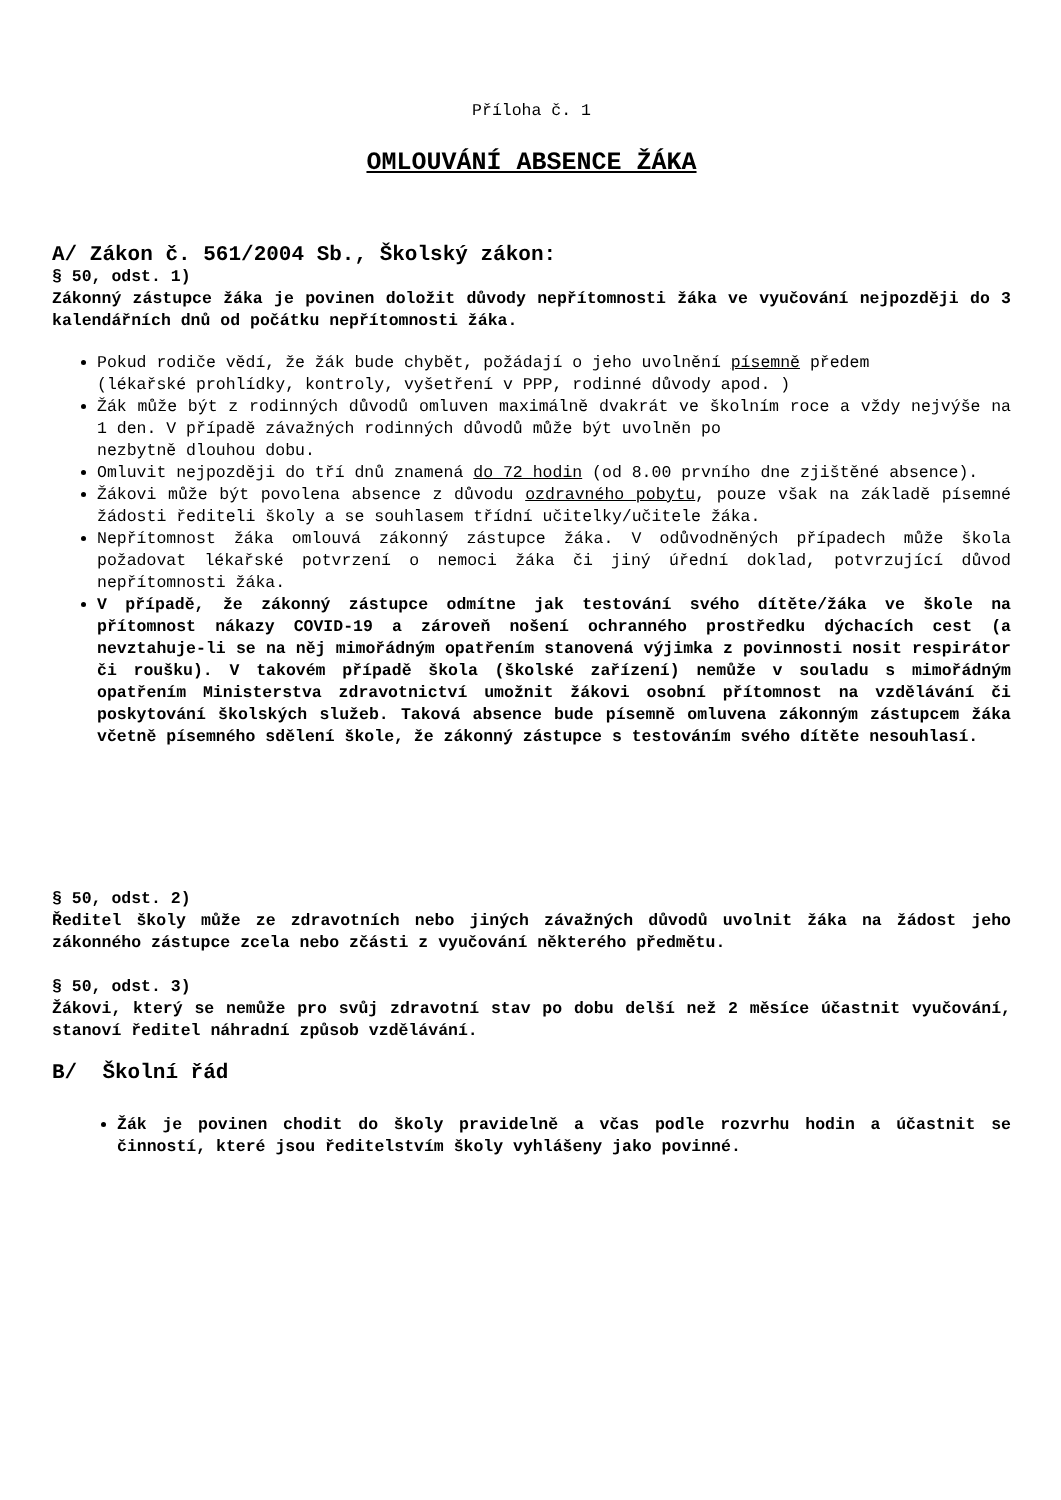Příloha č. 1
OMLOUVÁNÍ ABSENCE ŽÁKA
A/ Zákon č. 561/2004 Sb., Školský zákon:
§ 50, odst. 1)
Zákonný zástupce žáka je povinen doložit důvody nepřítomnosti žáka ve vyučování nejpozději do 3 kalendářních dnů od počátku nepřítomnosti žáka.
Pokud rodiče vědí, že žák bude chybět, požádají o jeho uvolnění písemně předem
(lékařské prohlídky, kontroly, vyšetření v PPP, rodinné důvody apod. )
Žák může být z rodinných důvodů omluven maximálně dvakrát ve školním roce a vždy nejvýše na 1 den. V případě závažných rodinných důvodů může být uvolněn po
nezbytně dlouhou dobu.
Omluvit nejpozději do tří dnů znamená do 72 hodin (od 8.00 prvního dne zjištěné absence).
Žákovi může být povolena absence z důvodu ozdravného pobytu, pouze však na základě písemné žádosti řediteli školy a se souhlasem třídní učitelky/učitele žáka.
Nepřítomnost žáka omlouvá zákonný zástupce žáka. V odůvodněných případech může škola požadovat lékařské potvrzení o nemoci žáka či jiný úřední doklad, potvrzující důvod nepřítomnosti žáka.
V případě, že zákonný zástupce odmítne jak testování svého dítěte/žáka ve škole na přítomnost nákazy COVID-19 a zároveň nošení ochranného prostředku dýchacích cest (a nevztahuje-li se na něj mimořádným opatřením stanovená výjimka z povinnosti nosit respirátor či roušku). V takovém případě škola (školské zařízení) nemůže v souladu s mimořádným opatřením Ministerstva zdravotnictví umožnit žákovi osobní přítomnost na vzdělávání či poskytování školských služeb. Taková absence bude písemně omluvena zákonným zástupcem žáka včetně písemného sdělení škole, že zákonný zástupce s testováním svého dítěte nesouhlasí.
§ 50, odst. 2)
Ředitel školy může ze zdravotních nebo jiných závažných důvodů uvolnit žáka na žádost jeho zákonného zástupce zcela nebo zčásti z vyučování některého předmětu.
§ 50, odst. 3)
Žákovi, který se nemůže pro svůj zdravotní stav po dobu delší než 2 měsíce účastnit vyučování, stanoví ředitel náhradní způsob vzdělávání.
B/ Školní řád
Žák je povinen chodit do školy pravidelně a včas podle rozvrhu hodin a účastnit se činností, které jsou ředitelstvím školy vyhlášeny jako povinné.